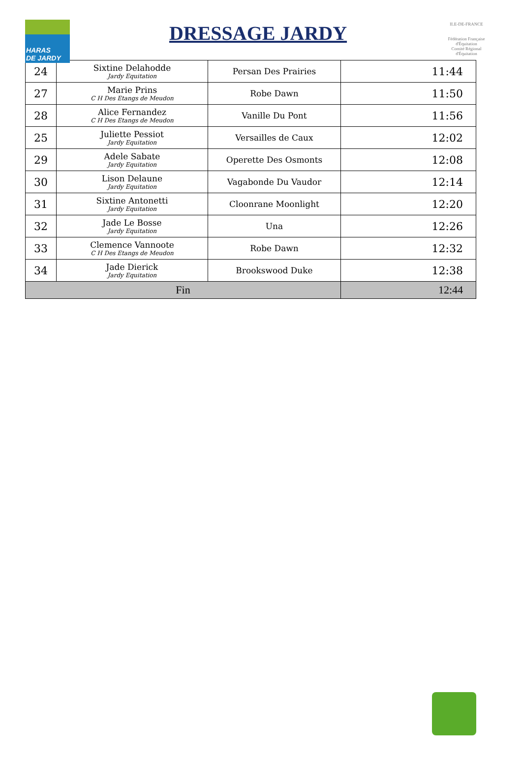HARAS
DE JARDY
DRESSAGE JARDY
ILE-DE-FRANCE
Fédération Française d'Équitation
Comité Régional d'Équitation
| 24 | Sixtine Delahodde Jardy Equitation | Persan Des Prairies | 11:44 |
| 27 | Marie Prins C H Des Etangs de Meudon | Robe Dawn | 11:50 |
| 28 | Alice Fernandez C H Des Etangs de Meudon | Vanille Du Pont | 11:56 |
| 25 | Juliette Pessiot Jardy Equitation | Versailles de Caux | 12:02 |
| 29 | Adele Sabate Jardy Equitation | Operette Des Osmonts | 12:08 |
| 30 | Lison Delaune Jardy Equitation | Vagabonde Du Vaudor | 12:14 |
| 31 | Sixtine Antonetti Jardy Equitation | Cloonrane Moonlight | 12:20 |
| 32 | Jade Le Bosse Jardy Equitation | Una | 12:26 |
| 33 | Clemence Vannoote C H Des Etangs de Meudon | Robe Dawn | 12:32 |
| 34 | Jade Dierick Jardy Equitation | Brookswood Duke | 12:38 |
| Fin | | | 12:44 |